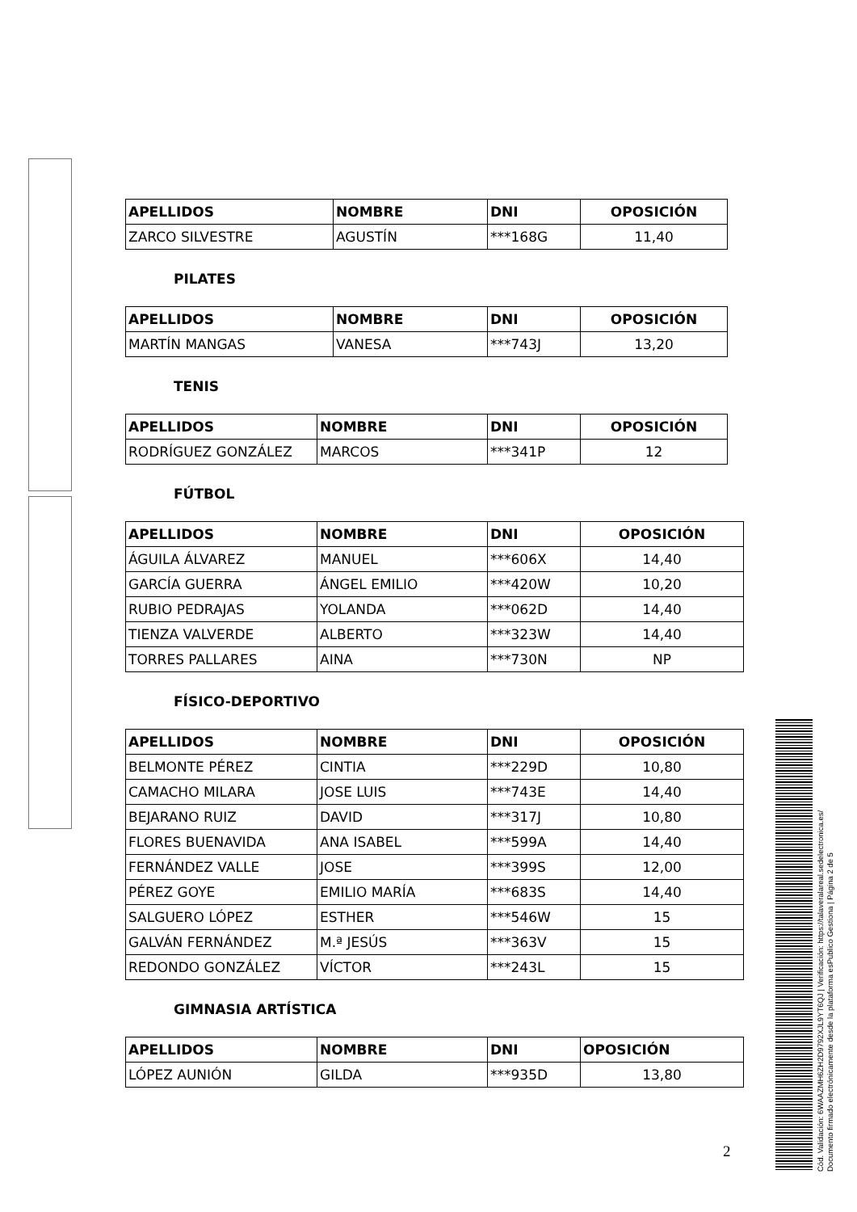| APELLIDOS | NOMBRE | DNI | OPOSICIÓN |
| --- | --- | --- | --- |
| ZARCO SILVESTRE | AGUSTÍN | ***168G | 11,40 |
PILATES
| APELLIDOS | NOMBRE | DNI | OPOSICIÓN |
| --- | --- | --- | --- |
| MARTÍN MANGAS | VANESA | ***743J | 13,20 |
TENIS
| APELLIDOS | NOMBRE | DNI | OPOSICIÓN |
| --- | --- | --- | --- |
| RODRÍGUEZ GONZÁLEZ | MARCOS | ***341P | 12 |
FÚTBOL
| APELLIDOS | NOMBRE | DNI | OPOSICIÓN |
| --- | --- | --- | --- |
| ÁGUILA ÁLVAREZ | MANUEL | ***606X | 14,40 |
| GARCÍA GUERRA | ÁNGEL EMILIO | ***420W | 10,20 |
| RUBIO PEDRAJAS | YOLANDA | ***062D | 14,40 |
| TIENZA VALVERDE | ALBERTO | ***323W | 14,40 |
| TORRES PALLARES | AINA | ***730N | NP |
FÍSICO-DEPORTIVO
| APELLIDOS | NOMBRE | DNI | OPOSICIÓN |
| --- | --- | --- | --- |
| BELMONTE PÉREZ | CINTIA | ***229D | 10,80 |
| CAMACHO MILARA | JOSE LUIS | ***743E | 14,40 |
| BEJARANO RUIZ | DAVID | ***317J | 10,80 |
| FLORES BUENAVIDA | ANA ISABEL | ***599A | 14,40 |
| FERNÁNDEZ VALLE | JOSE | ***399S | 12,00 |
| PÉREZ GOYE | EMILIO MARÍA | ***683S | 14,40 |
| SALGUERO LÓPEZ | ESTHER | ***546W | 15 |
| GALVÁN FERNÁNDEZ | M.ª JESÚS | ***363V | 15 |
| REDONDO GONZÁLEZ | VÍCTOR | ***243L | 15 |
GIMNASIA ARTÍSTICA
| APELLIDOS | NOMBRE | DNI | OPOSICIÓN |
| --- | --- | --- | --- |
| LÓPEZ AUNIÓN | GILDA | ***935D | 13,80 |
2
Cód. Validación: 6WAAZMH6ZH2D9792XJL9YT6QJ | Verificación: https://talaveralareal.sedelectronica.es/
Documento firmado electrónicamente desde la plataforma esPublico Gestiona | Página 2 de 5